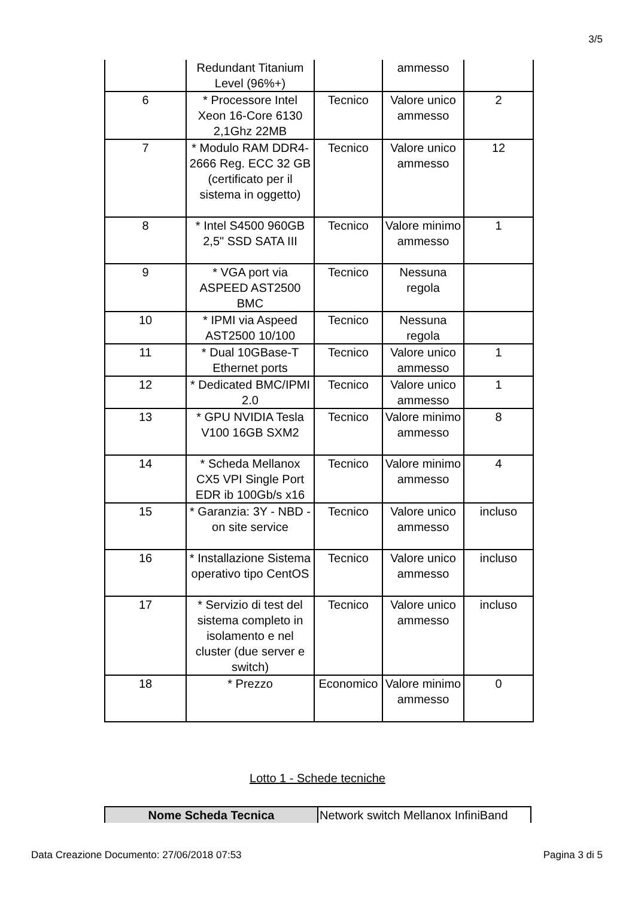3/5
| | Redundant Titanium Level (96%+) | | ammesso | |
| 6 | * Processore Intel Xeon 16-Core 6130 2,1Ghz 22MB | Tecnico | Valore unico ammesso | 2 |
| 7 | * Modulo RAM DDR4-2666 Reg. ECC 32 GB (certificato per il sistema in oggetto) | Tecnico | Valore unico ammesso | 12 |
| 8 | * Intel S4500 960GB 2,5" SSD SATA III | Tecnico | Valore minimo ammesso | 1 |
| 9 | * VGA port via ASPEED AST2500 BMC | Tecnico | Nessuna regola | |
| 10 | * IPMI via Aspeed AST2500 10/100 | Tecnico | Nessuna regola | |
| 11 | * Dual 10GBase-T Ethernet ports | Tecnico | Valore unico ammesso | 1 |
| 12 | * Dedicated BMC/IPMI 2.0 | Tecnico | Valore unico ammesso | 1 |
| 13 | * GPU NVIDIA Tesla V100 16GB SXM2 | Tecnico | Valore minimo ammesso | 8 |
| 14 | * Scheda Mellanox CX5 VPI Single Port EDR ib 100Gb/s x16 | Tecnico | Valore minimo ammesso | 4 |
| 15 | * Garanzia: 3Y - NBD - on site service | Tecnico | Valore unico ammesso | incluso |
| 16 | * Installazione Sistema operativo tipo CentOS | Tecnico | Valore unico ammesso | incluso |
| 17 | * Servizio di test del sistema completo in isolamento e nel cluster (due server e switch) | Tecnico | Valore unico ammesso | incluso |
| 18 | * Prezzo | Economico | Valore minimo ammesso | 0 |
Lotto 1 - Schede tecniche
| Nome Scheda Tecnica | Network switch Mellanox InfiniBand |
Data Creazione Documento: 27/06/2018 07:53 Pagina 3 di 5